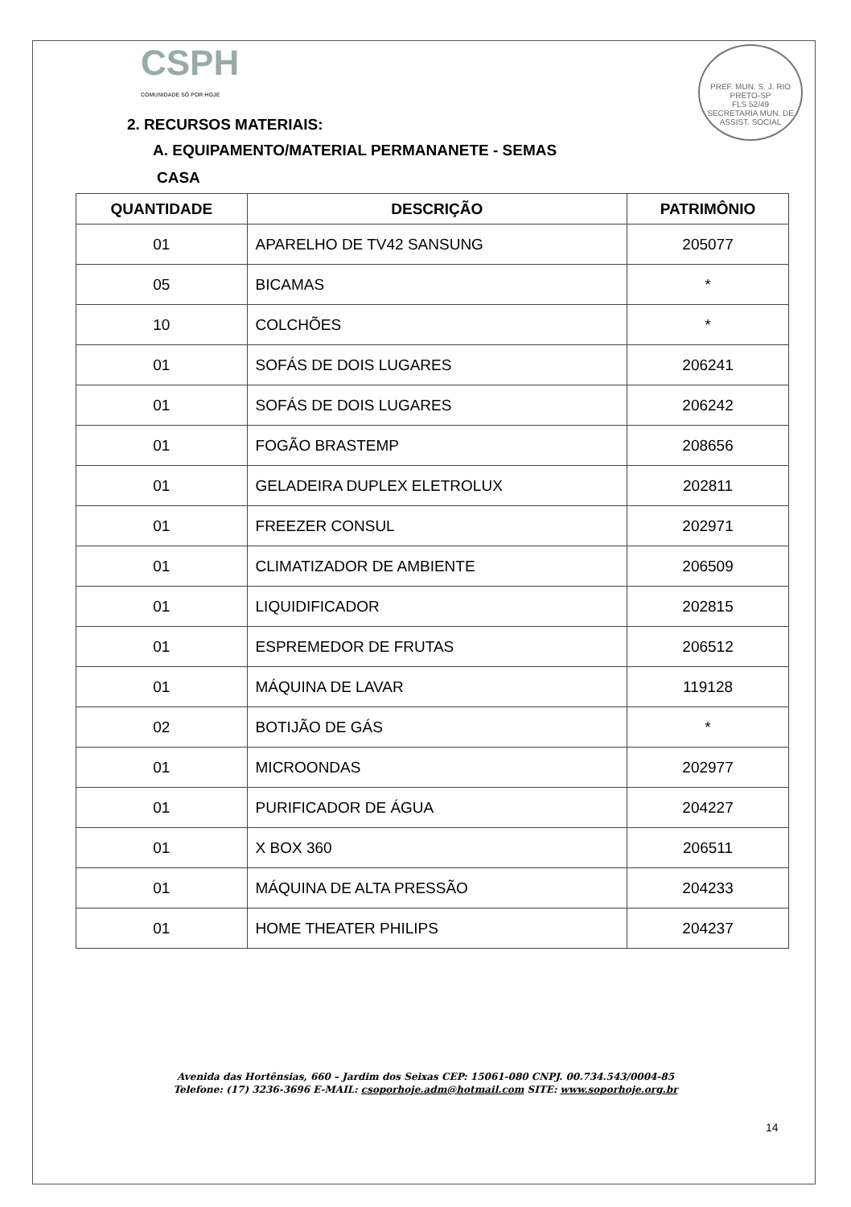PREF. MUN. S. J. RIO PRETO-SP
FLS 52/49
SECRETARIA MUN. DE ASSIST. SOCIAL
CSPH
COMUNIDADE SÓ POR HOJE
2. RECURSOS MATERIAIS:
A. EQUIPAMENTO/MATERIAL PERMANANETE - SEMAS
CASA
| QUANTIDADE | DESCRIÇÃO | PATRIMÔNIO |
| --- | --- | --- |
| 01 | APARELHO DE TV42 SANSUNG | 205077 |
| 05 | BICAMAS | * |
| 10 | COLCHÕES | * |
| 01 | SOFÁS DE DOIS LUGARES | 206241 |
| 01 | SOFÁS DE DOIS LUGARES | 206242 |
| 01 | FOGÃO BRASTEMP | 208656 |
| 01 | GELADEIRA DUPLEX ELETROLUX | 202811 |
| 01 | FREEZER CONSUL | 202971 |
| 01 | CLIMATIZADOR DE AMBIENTE | 206509 |
| 01 | LIQUIDIFICADOR | 202815 |
| 01 | ESPREMEDOR DE FRUTAS | 206512 |
| 01 | MÁQUINA DE LAVAR | 119128 |
| 02 | BOTIJÃO DE GÁS | * |
| 01 | MICROONDAS | 202977 |
| 01 | PURIFICADOR DE ÁGUA | 204227 |
| 01 | X BOX 360 | 206511 |
| 01 | MÁQUINA DE ALTA PRESSÃO | 204233 |
| 01 | HOME THEATER PHILIPS | 204237 |
Avenida das Hortênsias, 660 – Jardim dos Seixas CEP: 15061-080 CNPJ. 00.734.543/0004-85
Telefone: (17) 3236-3696 E-MAIL: csoporhoje.adm@hotmail.com SITE: www.soporhoje.org.br
14